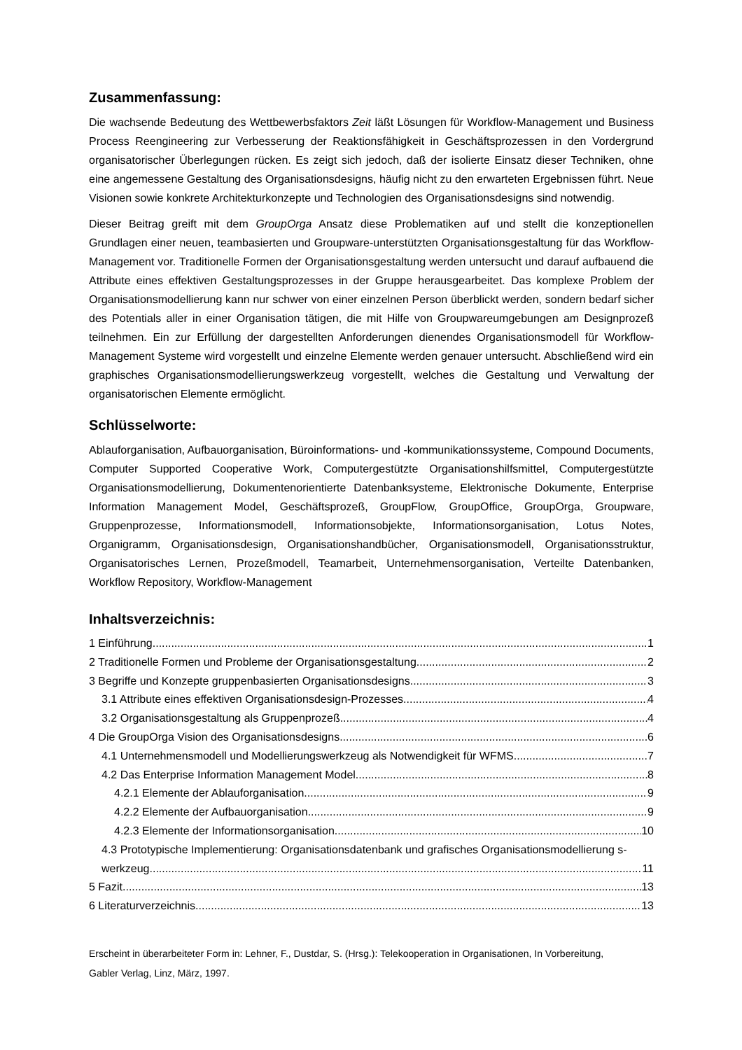Zusammenfassung:
Die wachsende Bedeutung des Wettbewerbsfaktors Zeit läßt Lösungen für Workflow-Management und Business Process Reengineering zur Verbesserung der Reaktionsfähigkeit in Geschäftsprozessen in den Vordergrund organisatorischer Überlegungen rücken. Es zeigt sich jedoch, daß der isolierte Einsatz dieser Techniken, ohne eine angemessene Gestaltung des Organisationsdesigns, häufig nicht zu den erwarteten Ergebnissen führt. Neue Visionen sowie konkrete Architekturkonzepte und Technologien des Organisationsdesigns sind notwendig.
Dieser Beitrag greift mit dem GroupOrga Ansatz diese Problematiken auf und stellt die konzeptionellen Grundlagen einer neuen, teambasierten und Groupware-unterstützten Organisationsgestaltung für das Workflow-Management vor. Traditionelle Formen der Organisationsgestaltung werden untersucht und darauf aufbauend die Attribute eines effektiven Gestaltungsprozesses in der Gruppe herausgearbeitet. Das komplexe Problem der Organisationsmodellierung kann nur schwer von einer einzelnen Person überblickt werden, sondern bedarf sicher des Potentials aller in einer Organisation tätigen, die mit Hilfe von Groupwareumgebungen am Designprozeß teilnehmen. Ein zur Erfüllung der dargestellten Anforderungen dienendes Organisationsmodell für Workflow-Management Systeme wird vorgestellt und einzelne Elemente werden genauer untersucht. Abschließend wird ein graphisches Organisationsmodellierungswerkzeug vorgestellt, welches die Gestaltung und Verwaltung der organisatorischen Elemente ermöglicht.
Schlüsselworte:
Ablauforganisation, Aufbauorganisation, Büroinformations- und -kommunikationssysteme, Compound Documents, Computer Supported Cooperative Work, Computergestützte Organisationshilfsmittel, Computergestützte Organisationsmodellierung, Dokumentenorientierte Datenbanksysteme, Elektronische Dokumente, Enterprise Information Management Model, Geschäftsprozeß, GroupFlow, GroupOffice, GroupOrga, Groupware, Gruppenprozesse, Informationsmodell, Informationsobjekte, Informationsorganisation, Lotus Notes, Organigramm, Organisationsdesign, Organisationshandbücher, Organisationsmodell, Organisationsstruktur, Organisatorisches Lernen, Prozeßmodell, Teamarbeit, Unternehmensorganisation, Verteilte Datenbanken, Workflow Repository, Workflow-Management
Inhaltsverzeichnis:
1 Einführung 1
2 Traditionelle Formen und Probleme der Organisationsgestaltung 2
3 Begriffe und Konzepte gruppenbasierten Organisationsdesigns 3
3.1 Attribute eines effektiven Organisationsdesign-Prozesses 4
3.2 Organisationsgestaltung als Gruppenprozeß 4
4 Die GroupOrga Vision des Organisationsdesigns 6
4.1 Unternehmensmodell und Modellierungswerkzeug als Notwendigkeit für WFMS 7
4.2 Das Enterprise Information Management Model 8
4.2.1 Elemente der Ablauforganisation 9
4.2.2 Elemente der Aufbauorganisation 9
4.2.3 Elemente der Informationsorganisation 10
4.3 Prototypische Implementierung: Organisationsdatenbank und grafisches Organisationsmodellierung s-
werkzeug 11
5 Fazit 13
6 Literaturverzeichnis 13
Erscheint in überarbeiteter Form in: Lehner, F., Dustdar, S. (Hrsg.): Telekooperation in Organisationen, In Vorbereitung,
Gabler Verlag, Linz, März, 1997.